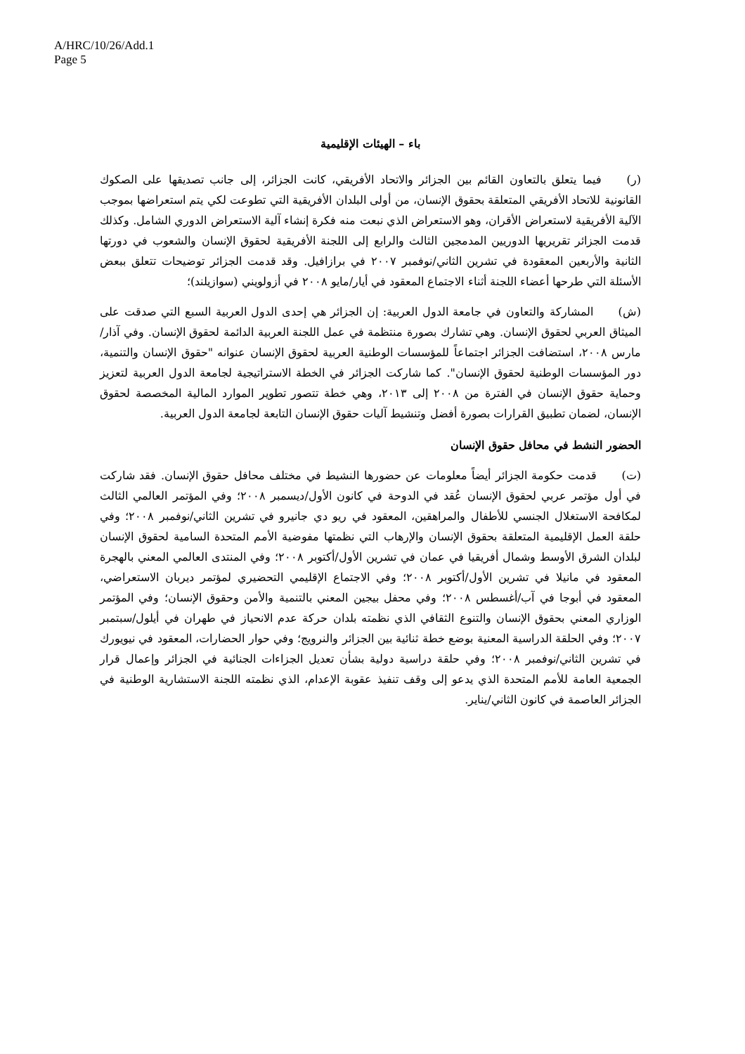A/HRC/10/26/Add.1
Page 5
باء – الهيئات الإقليمية
(ر) فيما يتعلق بالتعاون القائم بين الجزائر والاتحاد الأفريقي، كانت الجزائر، إلى جانب تصديقها على الصكوك القانونية للاتحاد الأفريقي المتعلقة بحقوق الإنسان، من أولى البلدان الأفريقية التي تطوعت لكي يتم استعراضها بموجب الآلية الأفريقية لاستعراض الأقران، وهو الاستعراض الذي نبعت منه فكرة إنشاء آلية الاستعراض الدوري الشامل. وكذلك قدمت الجزائر تقريريها الدوريين المدمجين الثالث والرابع إلى اللجنة الأفريقية لحقوق الإنسان والشعوب في دورتها الثانية والأربعين المعقودة في تشرين الثاني/نوفمبر ٢٠٠٧ في برازافيل. وقد قدمت الجزائر توضيحات تتعلق ببعض الأسئلة التي طرحها أعضاء اللجنة أثناء الاجتماع المعقود في أيار/مايو ٢٠٠٨ في أزولويني (سوازيلند)؛
(ش) المشاركة والتعاون في جامعة الدول العربية: إن الجزائر هي إحدى الدول العربية السبع التي صدقت على الميثاق العربي لحقوق الإنسان. وهي تشارك بصورة منتظمة في عمل اللجنة العربية الدائمة لحقوق الإنسان. وفي آذار/مارس ٢٠٠٨، استضافت الجزائر اجتماعاً للمؤسسات الوطنية العربية لحقوق الإنسان عنوانه "حقوق الإنسان والتنمية، دور المؤسسات الوطنية لحقوق الإنسان". كما شاركت الجزائر في الخطة الاستراتيجية لجامعة الدول العربية لتعزيز وحماية حقوق الإنسان في الفترة من ٢٠٠٨ إلى ٢٠١٣، وهي خطة تتصور تطوير الموارد المالية المخصصة لحقوق الإنسان، لضمان تطبيق القرارات بصورة أفضل وتنشيط آليات حقوق الإنسان التابعة لجامعة الدول العربية.
الحضور النشط في محافل حقوق الإنسان
(ت) قدمت حكومة الجزائر أيضاً معلومات عن حضورها النشيط في مختلف محافل حقوق الإنسان. فقد شاركت في أول مؤتمر عربي لحقوق الإنسان عُقد في الدوحة في كانون الأول/ديسمبر ٢٠٠٨؛ وفي المؤتمر العالمي الثالث لمكافحة الاستغلال الجنسي للأطفال والمراهقين، المعقود في ريو دي جانيرو في تشرين الثاني/نوفمبر ٢٠٠٨؛ وفي حلقة العمل الإقليمية المتعلقة بحقوق الإنسان والإرهاب التي نظمتها مفوضية الأمم المتحدة السامية لحقوق الإنسان لبلدان الشرق الأوسط وشمال أفريقيا في عمان في تشرين الأول/أكتوبر ٢٠٠٨؛ وفي المنتدى العالمي المعني بالهجرة المعقود في مانيلا في تشرين الأول/أكتوبر ٢٠٠٨؛ وفي الاجتماع الإقليمي التحضيري لمؤتمر ديربان الاستعراضي، المعقود في أبوجا في آب/أغسطس ٢٠٠٨؛ وفي محفل بيجين المعني بالتنمية والأمن وحقوق الإنسان؛ وفي المؤتمر الوزاري المعني بحقوق الإنسان والتنوع الثقافي الذي نظمته بلدان حركة عدم الانحياز في طهران في أيلول/سبتمبر ٢٠٠٧؛ وفي الحلقة الدراسية المعنية بوضع خطة ثنائية بين الجزائر والنرويج؛ وفي حوار الحضارات، المعقود في نيويورك في تشرين الثاني/نوفمبر ٢٠٠٨؛ وفي حلقة دراسية دولية بشأن تعديل الجزاءات الجنائية في الجزائر وإعمال قرار الجمعية العامة للأمم المتحدة الذي يدعو إلى وقف تنفيذ عقوبة الإعدام، الذي نظمته اللجنة الاستشارية الوطنية في الجزائر العاصمة في كانون الثاني/يناير.